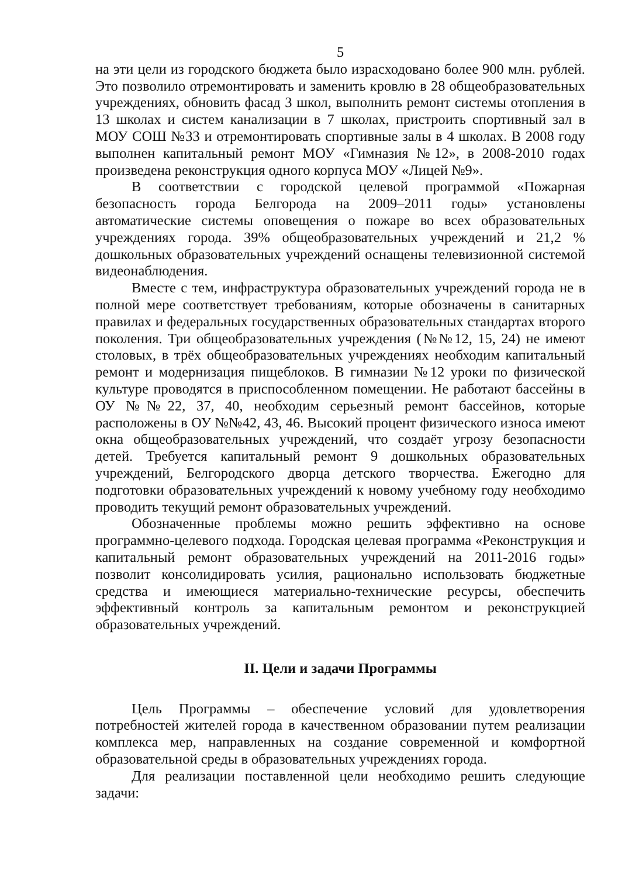5
на эти цели из городского бюджета было израсходовано более 900 млн. рублей. Это позволило отремонтировать и заменить кровлю в 28 общеобразовательных учреждениях, обновить фасад 3 школ, выполнить ремонт системы отопления в 13 школах и систем канализации в 7 школах, пристроить спортивный зал в МОУ СОШ №33 и отремонтировать спортивные залы в 4 школах. В 2008 году выполнен капитальный ремонт МОУ «Гимназия №12», в 2008-2010 годах произведена реконструкция одного корпуса МОУ «Лицей №9».
В соответствии с городской целевой программой «Пожарная безопасность города Белгорода на 2009–2011 годы» установлены автоматические системы оповещения о пожаре во всех образовательных учреждениях города. 39% общеобразовательных учреждений и 21,2 % дошкольных образовательных учреждений оснащены телевизионной системой видеонаблюдения.
Вместе с тем, инфраструктура образовательных учреждений города не в полной мере соответствует требованиям, которые обозначены в санитарных правилах и федеральных государственных образовательных стандартах второго поколения. Три общеобразовательных учреждения (№№12, 15, 24) не имеют столовых, в трёх общеобразовательных учреждениях необходим капитальный ремонт и модернизация пищеблоков. В гимназии №12 уроки по физической культуре проводятся в приспособленном помещении. Не работают бассейны в ОУ №№22, 37, 40, необходим серьезный ремонт бассейнов, которые расположены в ОУ №№42, 43, 46. Высокий процент физического износа имеют окна общеобразовательных учреждений, что создаёт угрозу безопасности детей. Требуется капитальный ремонт 9 дошкольных образовательных учреждений, Белгородского дворца детского творчества. Ежегодно для подготовки образовательных учреждений к новому учебному году необходимо проводить текущий ремонт образовательных учреждений.
Обозначенные проблемы можно решить эффективно на основе программно-целевого подхода. Городская целевая программа «Реконструкция и капитальный ремонт образовательных учреждений на 2011-2016 годы» позволит консолидировать усилия, рационально использовать бюджетные средства и имеющиеся материально-технические ресурсы, обеспечить эффективный контроль за капитальным ремонтом и реконструкцией образовательных учреждений.
II. Цели и задачи Программы
Цель Программы – обеспечение условий для удовлетворения потребностей жителей города в качественном образовании путем реализации комплекса мер, направленных на создание современной и комфортной образовательной среды в образовательных учреждениях города.
Для реализации поставленной цели необходимо решить следующие задачи: